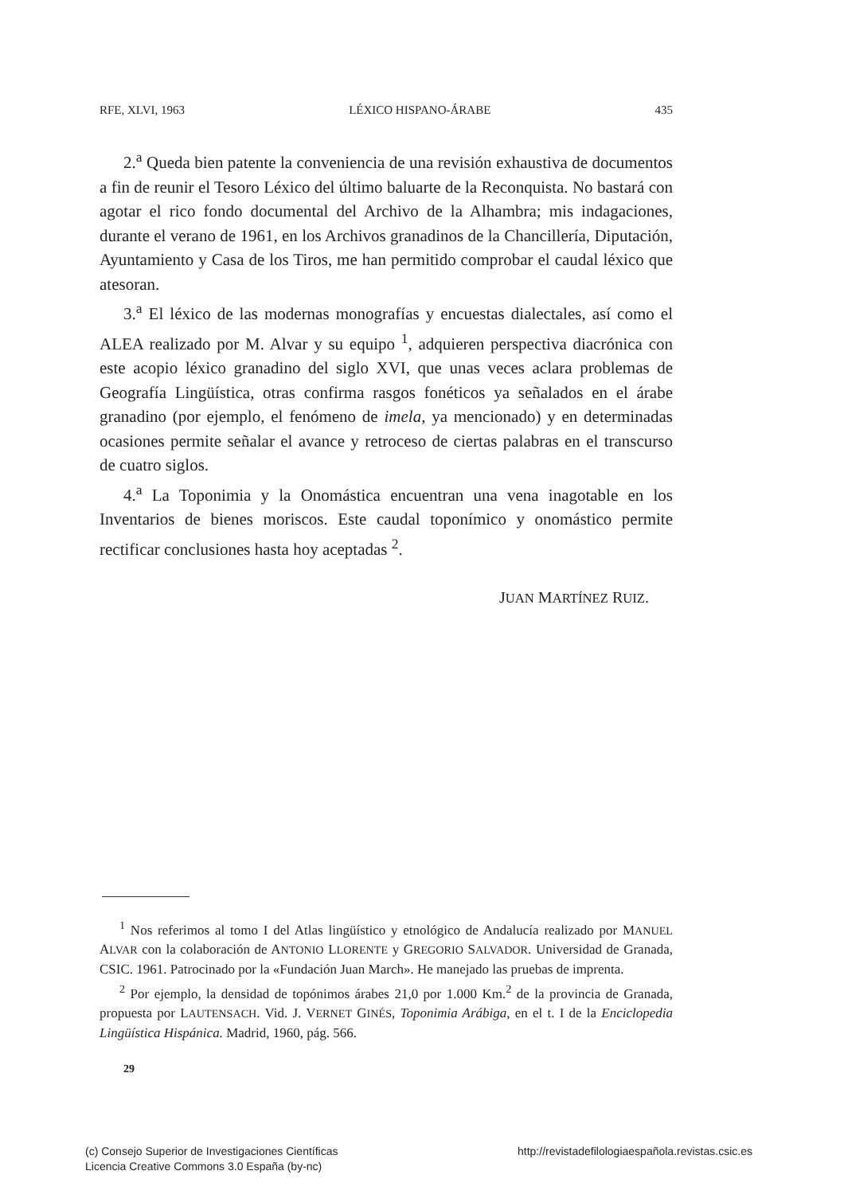RFE, XLVI, 1963 LÉXICO HISPANO-ÁRABE 435
2.<sup>a</sup> Queda bien patente la conveniencia de una revisión exhaustiva de documentos a fin de reunir el Tesoro Léxico del último baluarte de la Reconquista. No bastará con agotar el rico fondo documental del Archivo de la Alhambra; mis indagaciones, durante el verano de 1961, en los Archivos granadinos de la Chancillería, Diputación, Ayuntamiento y Casa de los Tiros, me han permitido comprobar el caudal léxico que atesoran.
3.<sup>a</sup> El léxico de las modernas monografías y encuestas dialectales, así como el ALEA realizado por M. Alvar y su equipo <sup>1</sup>, adquieren perspectiva diacrónica con este acopio léxico granadino del siglo XVI, que unas veces aclara problemas de Geografía Lingüística, otras confirma rasgos fonéticos ya señalados en el árabe granadino (por ejemplo, el fenómeno de imela, ya mencionado) y en determinadas ocasiones permite señalar el avance y retroceso de ciertas palabras en el transcurso de cuatro siglos.
4.<sup>a</sup> La Toponimia y la Onomástica encuentran una vena inagotable en los Inventarios de bienes moriscos. Este caudal toponímico y onomástico permite rectificar conclusiones hasta hoy aceptadas <sup>2</sup>.
JUAN MARTÍNEZ RUIZ.
<sup>1</sup> Nos referimos al tomo I del Atlas lingüístico y etnológico de Andalucía realizado por MANUEL ALVAR con la colaboración de ANTONIO LLORENTE y GREGORIO SALVADOR. Universidad de Granada, CSIC. 1961. Patrocinado por la «Fundación Juan March». He manejado las pruebas de imprenta.
<sup>2</sup> Por ejemplo, la densidad de topónimos árabes 21,0 por 1.000 Km.<sup>2</sup> de la provincia de Granada, propuesta por LAUTENSACH. Vid. J. VERNET GINÉS, Toponimia Arábiga, en el t. I de la Enciclopedia Lingüística Hispánica. Madrid, 1960, pág. 566.
29
(c) Consejo Superior de Investigaciones Científicas
Licencia Creative Commons 3.0 España (by-nc)
http://revistadefilologiaespañola.revistas.csic.es